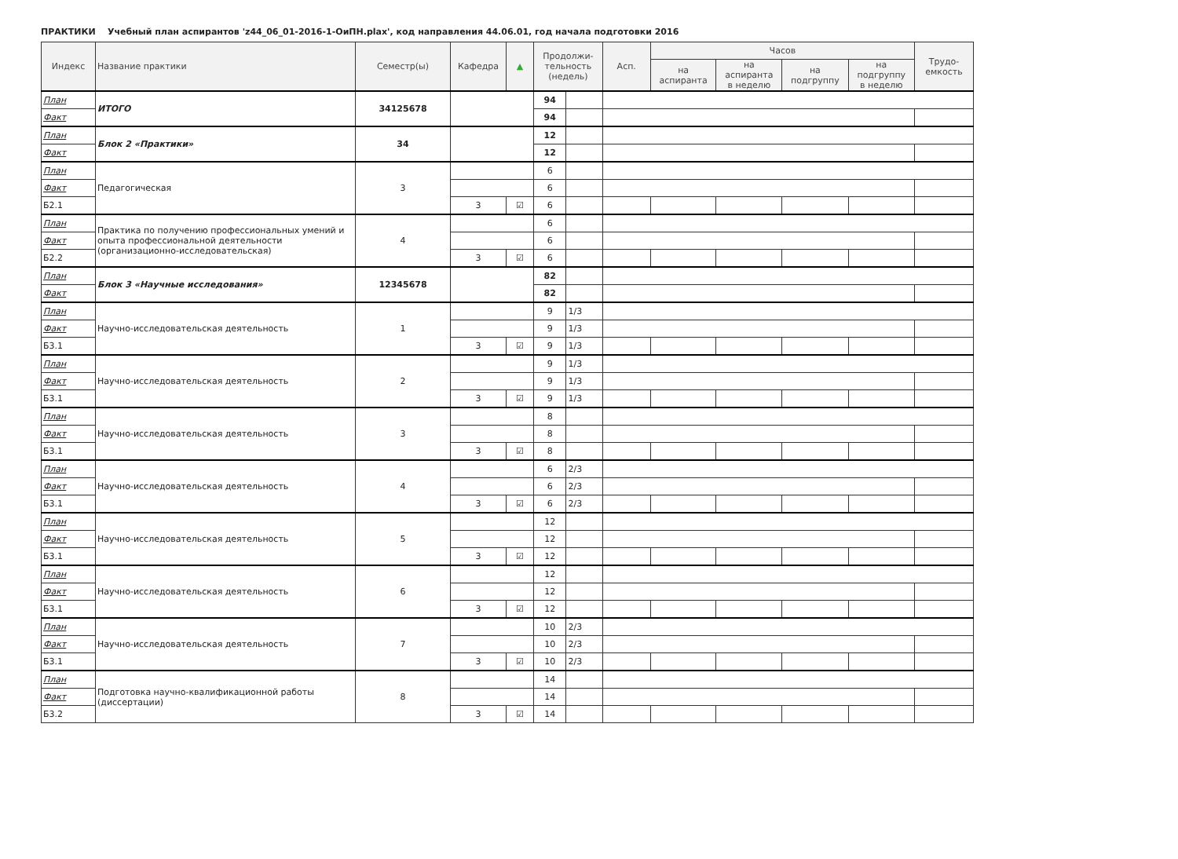ПРАКТИКИ Учебный план аспирантов 'z44_06_01-2016-1-ОиПН.plax', код направления 44.06.01, год начала подготовки 2016
| Индекс | Название практики | Семестр(ы) | Кафедра | ▲ | Продолжи- тельность (недель) | | Асп. | Часов | | | | Трудо- емкость |
| --- | --- | --- | --- | --- | --- | --- | --- | --- | --- | --- | --- | --- |
| | | | | | | | | на аспиранта | на аспиранта в неделю | на подгруппу | на подгруппу в неделю | |
| План | ИТОГО | 34125678 | | | 94 | | | | | | | |
| Факт | | | | | 94 | | | | | | | |
| План | Блок 2 «Практики» | 34 | | | 12 | | | | | | | |
| Факт | | | | | 12 | | | | | | | |
| План | Педагогическая | 3 | | | 6 | | | | | | | |
| Факт | | | | | 6 | | | | | | | |
| Б2.1 | | | 3 | ☑ | 6 | | | | | | | |
| План | Практика по получению профессиональных умений и опыта профессиональной деятельности (организационно-исследовательская) | 4 | | | 6 | | | | | | | |
| Факт | | | | | 6 | | | | | | | |
| Б2.2 | | | 3 | ☑ | 6 | | | | | | | |
| План | Блок 3 «Научные исследования» | 12345678 | | | 82 | | | | | | | |
| Факт | | | | | 82 | | | | | | | |
| План | Научно-исследовательская деятельность | 1 | | | 9 | 1/3 | | | | | | |
| Факт | | | | | 9 | 1/3 | | | | | | |
| Б3.1 | | | 3 | ☑ | 9 | 1/3 | | | | | | |
| План | Научно-исследовательская деятельность | 2 | | | 9 | 1/3 | | | | | | |
| Факт | | | | | 9 | 1/3 | | | | | | |
| Б3.1 | | | 3 | ☑ | 9 | 1/3 | | | | | | |
| План | Научно-исследовательская деятельность | 3 | | | 8 | | | | | | | |
| Факт | | | | | 8 | | | | | | | |
| Б3.1 | | | 3 | ☑ | 8 | | | | | | | |
| План | Научно-исследовательская деятельность | 4 | | | 6 | 2/3 | | | | | | |
| Факт | | | | | 6 | 2/3 | | | | | | |
| Б3.1 | | | 3 | ☑ | 6 | 2/3 | | | | | | |
| План | Научно-исследовательская деятельность | 5 | | | 12 | | | | | | | |
| Факт | | | | | 12 | | | | | | | |
| Б3.1 | | | 3 | ☑ | 12 | | | | | | | |
| План | Научно-исследовательская деятельность | 6 | | | 12 | | | | | | | |
| Факт | | | | | 12 | | | | | | | |
| Б3.1 | | | 3 | ☑ | 12 | | | | | | | |
| План | Научно-исследовательская деятельность | 7 | | | 10 | 2/3 | | | | | | |
| Факт | | | | | 10 | 2/3 | | | | | | |
| Б3.1 | | | 3 | ☑ | 10 | 2/3 | | | | | | |
| План | Подготовка научно-квалификационной работы (диссертации) | 8 | | | 14 | | | | | | | |
| Факт | | | | | 14 | | | | | | | |
| Б3.2 | | | 3 | ☑ | 14 | | | | | | | |